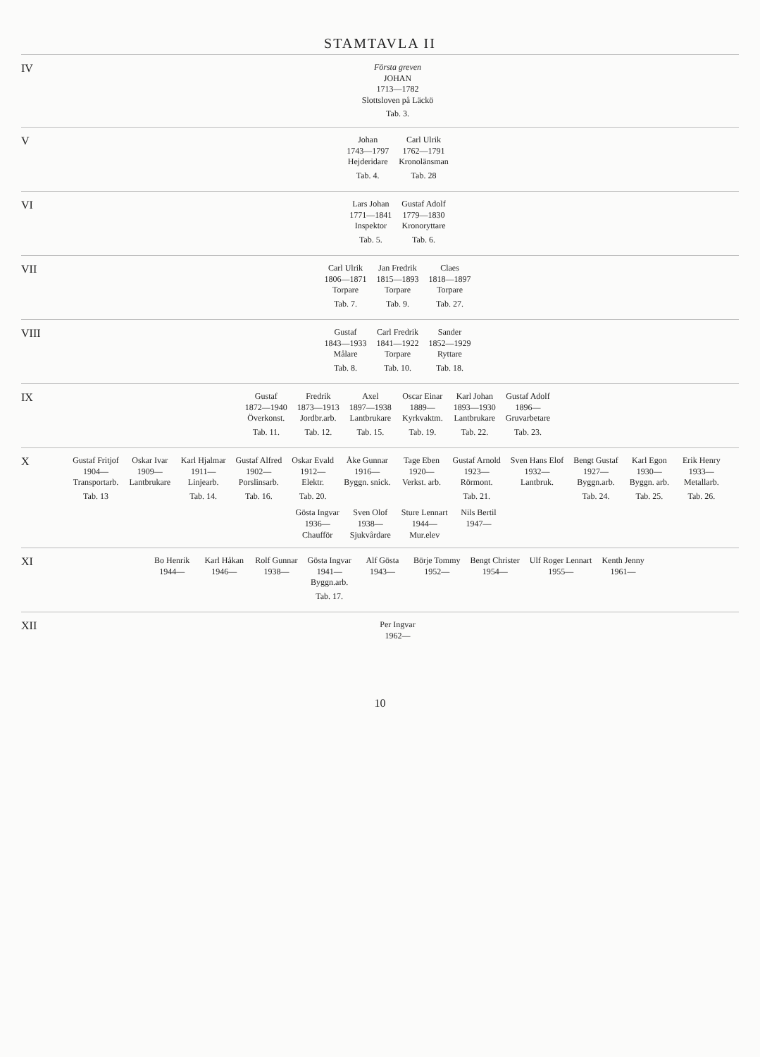STAMTAVLA II
IV
Första greven
JOHAN
1713—1782
Slottsloven på Läckö
Tab. 3.
V
Johan
1743—1797
Hejderidare
Tab. 4.
Carl Ulrik
1762—1791
Kronolänsman
Tab. 28
VI
Lars Johan
1771—1841
Inspektor
Tab. 5.
Gustaf Adolf
1779—1830
Kronoryttare
Tab. 6.
VII
Carl Ulrik
1806—1871
Torpare
Tab. 7.
Jan Fredrik
1815—1893
Torpare
Tab. 9.
Claes
1818—1897
Torpare
Tab. 27.
VIII
Gustaf
1843—1933
Målare
Tab. 8.
Carl Fredrik
1841—1922
Torpare
Tab. 10.
Sander
1852—1929
Ryttare
Tab. 18.
IX
Gustaf
1872—1940
Överkonst.
Tab. 11.
Fredrik
1873—1913
Jordbr.arb.
Tab. 12.
Axel
1897—1938
Lantbrukare
Tab. 15.
Oscar Einar
1889—
Kyrkvaktm.
Tab. 19.
Karl Johan
1893—1930
Lantbrukare
Tab. 22.
Gustaf Adolf
1896—
Gruvarbetare
Tab. 23.
X
Gustaf Fritjof
1904—
Transportarb.
Tab. 13
Oskar Ivar
1909—
Lantbrukare
Karl Hjalmar
1911—
Linjearb.
Tab. 14.
Gustaf Alfred
1902—
Porslinsarb.
Tab. 16.
Oskar Evald
1912—
Elektr.
Tab. 20.
Åke Gunnar
1916—
Byggn. snick.
Tage Eben
1920—
Verkst. arb.
Gustaf Arnold
1923—
Rörmont.
Tab. 21.
Sven Hans Elof
1932—
Lantbruk.
Bengt Gustaf
1927—
Byggn.arb.
Tab. 24.
Karl Egon
1930—
Byggn. arb.
Tab. 25.
Erik Henry
1933—
Metallarb.
Tab. 26.
Gösta Ingvar
1936—
Chaufför
Sven Olof
1938—
Sjukvårdare
Sture Lennart
1944—
Mur.elev
Nils Bertil
1947—
XI
Bo Henrik
1944—
Karl Håkan
1946—
Rolf Gunnar
1938—
Gösta Ingvar
1941—
Byggn.arb.
Tab. 17.
Alf Gösta
1943—
Börje Tommy
1952—
Bengt Christer
1954—
Ulf Roger Lennart
1955—
Kenth Jenny
1961—
XII
Per Ingvar
1962—
10